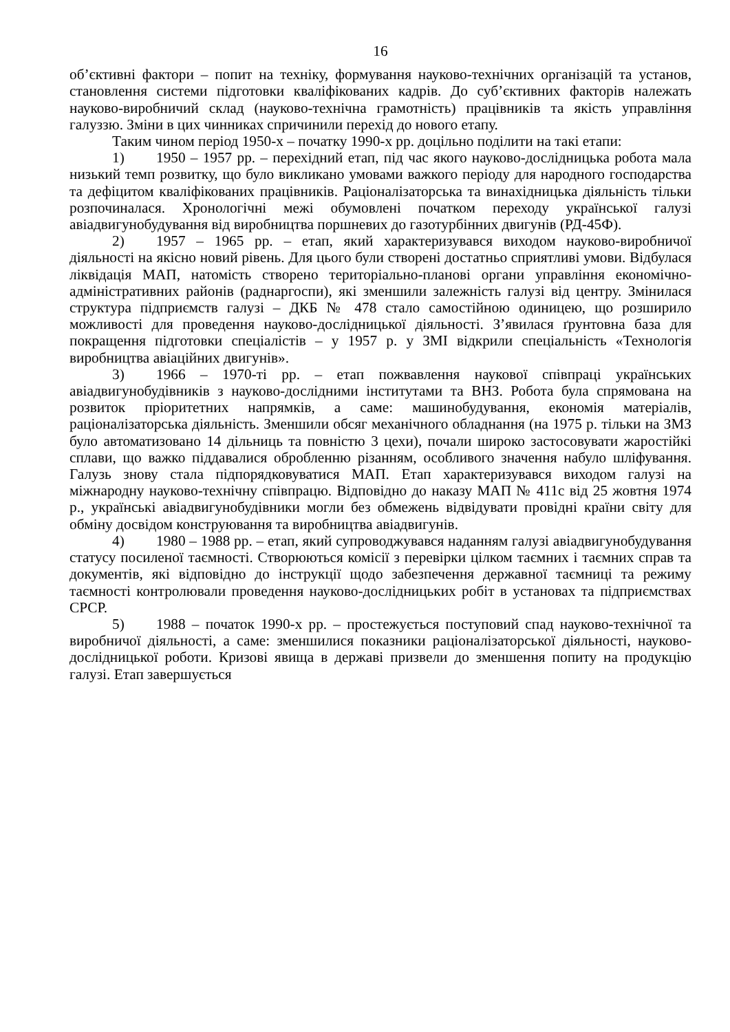16
об’єктивні фактори – попит на техніку, формування науково-технічних організацій та установ, становлення системи підготовки кваліфікованих кадрів. До суб’єктивних факторів належать науково-виробничий склад (науково-технічна грамотність) працівників та якість управління галуззю. Зміни в цих чинниках спричинили перехід до нового етапу.
Таким чином період 1950-х – початку 1990-х рр. доцільно поділити на такі етапи:
1) 1950 – 1957 рр. – перехідний етап, під час якого науково-дослідницька робота мала низький темп розвитку, що було викликано умовами важкого періоду для народного господарства та дефіцитом кваліфікованих працівників. Раціоналізаторська та винахідницька діяльність тільки розпочиналася. Хронологічні межі обумовлені початком переходу української галузі авіадвигунобудування від виробництва поршневих до газотурбінних двигунів (РД-45Ф).
2) 1957 – 1965 рр. – етап, який характеризувався виходом науково-виробничої діяльності на якісно новий рівень. Для цього були створені достатньо сприятливі умови. Відбулася ліквідація МАП, натомість створено територіально-планові органи управління економічно-адміністративних районів (раднаргоспи), які зменшили залежність галузі від центру. Змінилася структура підприємств галузі – ДКБ № 478 стало самостійною одиницею, що розширило можливості для проведення науково-дослідницької діяльності. З’явилася ґрунтовна база для покращення підготовки спеціалістів – у 1957 р. у ЗМІ відкрили спеціальність «Технологія виробництва авіаційних двигунів».
3) 1966 – 1970-ті рр. – етап пожвавлення наукової співпраці українських авіадвигунобудівників з науково-дослідними інститутами та ВНЗ. Робота була спрямована на розвиток пріоритетних напрямків, а саме: машинобудування, економія матеріалів, раціоналізаторська діяльність. Зменшили обсяг механічного обладнання (на 1975 р. тільки на ЗМЗ було автоматизовано 14 дільниць та повністю 3 цехи), почали широко застосовувати жаростійкі сплави, що важко піддавалися обробленню різанням, особливого значення набуло шліфування. Галузь знову стала підпорядковуватися МАП. Етап характеризувався виходом галузі на міжнародну науково-технічну співпрацю. Відповідно до наказу МАП № 411с від 25 жовтня 1974 р., українські авіадвигунобудівники могли без обмежень відвідувати провідні країни світу для обміну досвідом конструювання та виробництва авіадвигунів.
4) 1980 – 1988 рр. – етап, який супроводжувався наданням галузі авіадвигунобудування статусу посиленої таємності. Створюються комісії з перевірки цілком таємних і таємних справ та документів, які відповідно до інструкції щодо забезпечення державної таємниці та режиму таємності контролювали проведення науково-дослідницьких робіт в установах та підприємствах СРСР.
5) 1988 – початок 1990-х рр. – простежується поступовий спад науково-технічної та виробничої діяльності, а саме: зменшилися показники раціоналізаторської діяльності, науково-дослідницької роботи. Кризові явища в державі призвели до зменшення попиту на продукцію галузі. Етап завершується